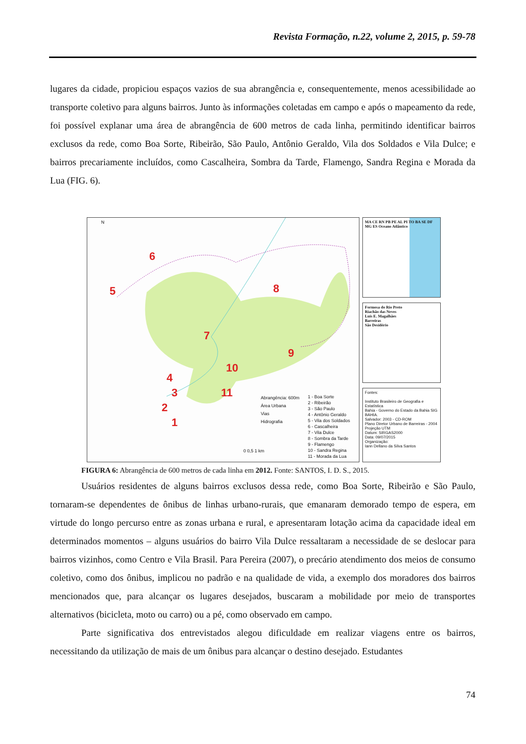Revista Formação, n.22, volume 2, 2015, p. 59-78
lugares da cidade, propiciou espaços vazios de sua abrangência e, consequentemente, menos acessibilidade ao transporte coletivo para alguns bairros. Junto às informações coletadas em campo e após o mapeamento da rede, foi possível explanar uma área de abrangência de 600 metros de cada linha, permitindo identificar bairros exclusos da rede, como Boa Sorte, Ribeirão, São Paulo, Antônio Geraldo, Vila dos Soldados e Vila Dulce; e bairros precariamente incluídos, como Cascalheira, Sombra da Tarde, Flamengo, Sandra Regina e Morada da Lua (FIG. 6).
N
6
5 8
7
9
10
4
3 11
2
1
Abrangência: 600m
Área Urbana
Vias
Hidrografia
1 - Boa Sorte
2 - Ribeirão
3 - São Paulo
4 - Antônio Geraldo
5 - Vila dos Soldados
6 - Cascalheira
7 - Vila Dulce
8 - Sombra da Tarde
9 - Flamengo
10 - Sandra Regina
11 - Morada da Lua
0 0,5 1 km
MA CE RN PB PE AL PI TO BA SE DF MG ES Oceano Atlântico
Formosa do Rio Preto
Riachão das Neves
Luís E. Magalhães
Barreiras
São Desidério
Fontes:
Instituto Brasileiro de Geografia e Estatística
Bahia - Governo do Estado da Bahia SIG BAHIA.
Salvador: 2003 - CD-ROM
Plano Diretor Urbano de Barreiras - 2004
Projeção UTM
Datum: SIRGAS2000
Data: 09/07/2015
Organização:
Iann Dellano da Silva Santos
FIGURA 6: Abrangência de 600 metros de cada linha em 2012. Fonte: SANTOS, I. D. S., 2015.
Usuários residentes de alguns bairros exclusos dessa rede, como Boa Sorte, Ribeirão e São Paulo, tornaram-se dependentes de ônibus de linhas urbano-rurais, que emanaram demorado tempo de espera, em virtude do longo percurso entre as zonas urbana e rural, e apresentaram lotação acima da capacidade ideal em determinados momentos – alguns usuários do bairro Vila Dulce ressaltaram a necessidade de se deslocar para bairros vizinhos, como Centro e Vila Brasil. Para Pereira (2007), o precário atendimento dos meios de consumo coletivo, como dos ônibus, implicou no padrão e na qualidade de vida, a exemplo dos moradores dos bairros mencionados que, para alcançar os lugares desejados, buscaram a mobilidade por meio de transportes alternativos (bicicleta, moto ou carro) ou a pé, como observado em campo.
Parte significativa dos entrevistados alegou dificuldade em realizar viagens entre os bairros, necessitando da utilização de mais de um ônibus para alcançar o destino desejado. Estudantes
74